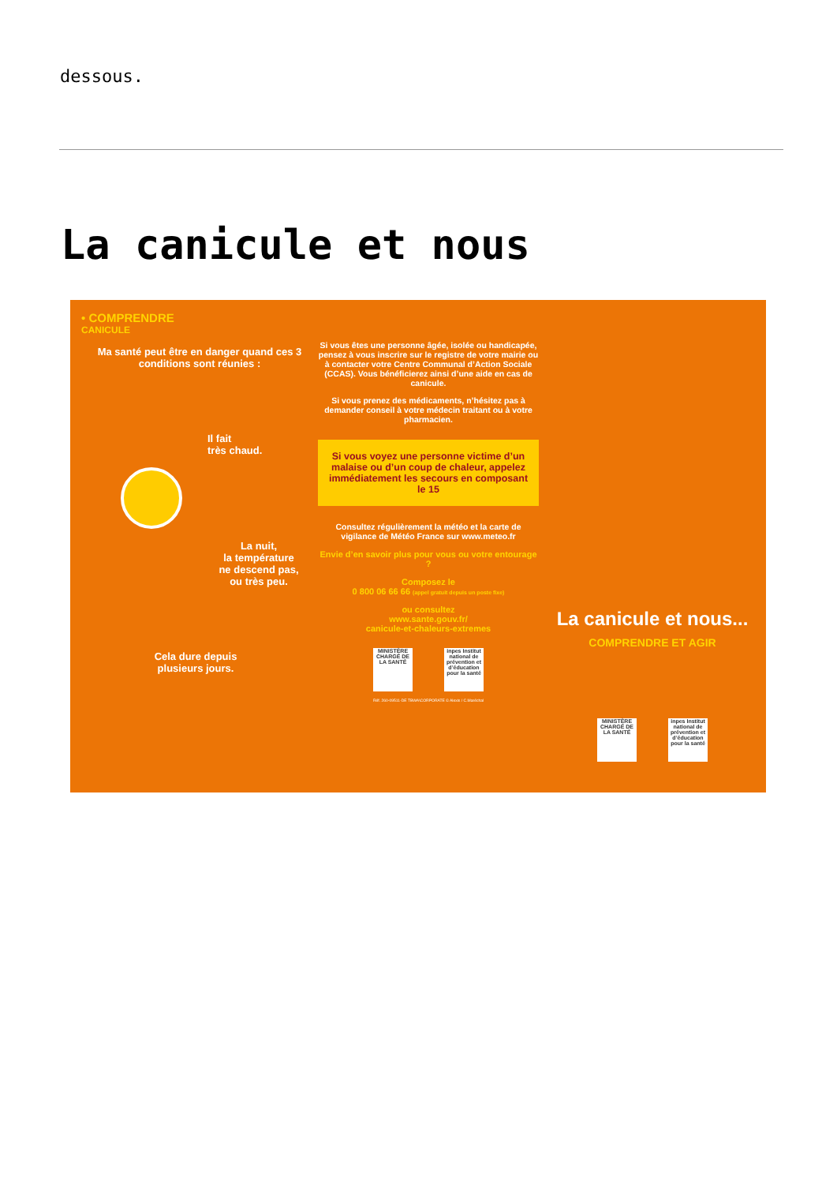dessous.
La canicule et nous
• COMPRENDRE
CANICULE
Ma santé peut être en danger quand ces 3 conditions sont réunies :
Il fait
très chaud.
La nuit,
la température
ne descend pas,
ou très peu.
Cela dure depuis plusieurs jours.
Si vous êtes une personne âgée, isolée ou handicapée, pensez à vous inscrire sur le registre de votre mairie ou à contacter votre Centre Communal d’Action Sociale (CCAS). Vous bénéficierez ainsi d’une aide en cas de canicule.
Si vous prenez des médicaments, n’hésitez pas à demander conseil à votre médecin traitant ou à votre pharmacien.
Si vous voyez une personne victime d’un malaise ou d’un coup de chaleur, appelez immédiatement les secours en composant le 15
Consultez régulièrement la météo et la carte de vigilance de Météo France sur www.meteo.fr
Envie d’en savoir plus pour vous ou votre entourage ?
Composez le
0 800 06 66 66 (appel gratuit depuis un poste fixe)
ou consultez
www.sante.gouv.fr/
canicule-et-chaleurs-extremes
MINISTÈRE CHARGÉ DE LA SANTÉ
inpes Institut national de prévention et d’éducation pour la santé
Réf. 260-09511-DE TBWA\CORPORATE © Alexis / C.Maréchal
La canicule et nous...
COMPRENDRE ET AGIR
MINISTÈRE CHARGÉ DE LA SANTÉ
inpes Institut national de prévention et d’éducation pour la santé